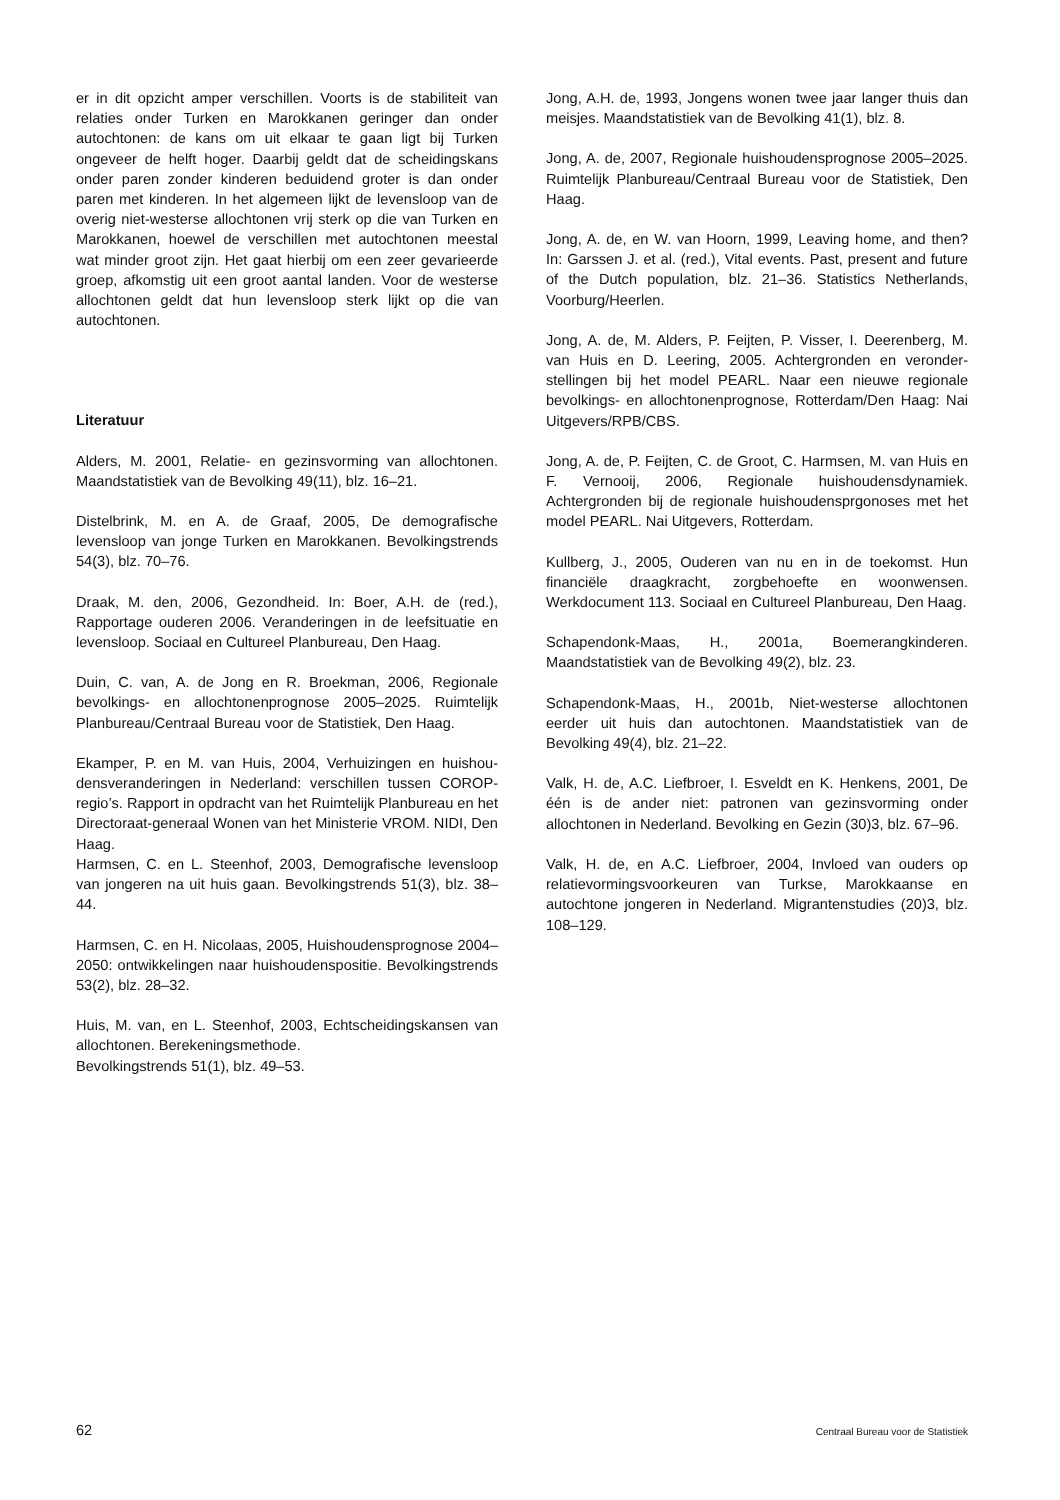er in dit opzicht amper verschillen. Voorts is de stabiliteit van relaties onder Turken en Marokkanen geringer dan onder autochtonen: de kans om uit elkaar te gaan ligt bij Turken ongeveer de helft hoger. Daarbij geldt dat de scheidings­kans onder paren zonder kinderen beduidend groter is dan onder paren met kinderen. In het algemeen lijkt de levens­loop van de overig niet-westerse allochtonen vrij sterk op die van Turken en Marokkanen, hoewel de verschillen met autochtonen meestal wat minder groot zijn. Het gaat hierbij om een zeer gevarieerde groep, afkomstig uit een groot aantal landen. Voor de westerse allochtonen geldt dat hun levensloop sterk lijkt op die van autochtonen.
Literatuur
Alders, M. 2001, Relatie- en gezinsvorming van allochtonen. Maandstatistiek van de Bevolking 49(11), blz. 16–21.
Distelbrink, M. en A. de Graaf, 2005, De demografische levensloop van jonge Turken en Marokkanen. Bevolkingstrends 54(3), blz. 70–76.
Draak, M. den, 2006, Gezondheid. In: Boer, A.H. de (red.), Rapportage ouderen 2006. Veranderingen in de leefsituatie en levensloop. Sociaal en Cultureel Planbureau, Den Haag.
Duin, C. van, A. de Jong en R. Broekman, 2006, Regionale bevolkings- en allochtonenprognose 2005–2025. Ruimtelijk Planbureau/Centraal Bureau voor de Statistiek, Den Haag.
Ekamper, P. en M. van Huis, 2004, Verhuizingen en huishou­densveranderingen in Nederland: verschillen tussen COROP-regio’s. Rapport in opdracht van het Ruimtelijk Planbureau en het Directoraat-generaal Wonen van het Ministerie VROM. NIDI, Den Haag.
Harmsen, C. en L. Steenhof, 2003, Demografische levens­loop van jongeren na uit huis gaan. Bevolkingstrends 51(3), blz. 38–44.
Harmsen, C. en H. Nicolaas, 2005, Huishoudensprognose 2004–2050: ontwikkelingen naar huishoudenspositie. Bevolkingstrends 53(2), blz. 28–32.
Huis, M. van, en L. Steenhof, 2003, Echtscheidingskansen van allochtonen. Berekeningsmethode.
Bevolkingstrends 51(1), blz. 49–53.
Jong, A.H. de, 1993, Jongens wonen twee jaar langer thuis dan meisjes. Maandstatistiek van de Bevolking 41(1), blz. 8.
Jong, A. de, 2007, Regionale huishoudensprognose 2005–2025. Ruimtelijk Planbureau/Centraal Bureau voor de Statistiek, Den Haag.
Jong, A. de, en W. van Hoorn, 1999, Leaving home, and then? In: Garssen J. et al. (red.), Vital events. Past, present and future of the Dutch population, blz. 21–36. Statistics Netherlands, Voorburg/Heerlen.
Jong, A. de, M. Alders, P. Feijten, P. Visser, I. Deerenberg, M. van Huis en D. Leering, 2005. Achtergronden en veronder­stellingen bij het model PEARL. Naar een nieuwe regionale bevolkings- en allochtonenprognose, Rotterdam/Den Haag: Nai Uitgevers/RPB/CBS.
Jong, A. de, P. Feijten, C. de Groot, C. Harmsen, M. van Huis en F. Vernooij, 2006, Regionale huishoudensdynamiek. Achtergronden bij de regionale huishoudensprgonoses met het model PEARL. Nai Uitgevers, Rotterdam.
Kullberg, J., 2005, Ouderen van nu en in de toekomst. Hun financiële draagkracht, zorgbehoefte en woonwensen. Werkdocument 113. Sociaal en Cultureel Planbureau, Den Haag.
Schapendonk-Maas, H., 2001a, Boemerangkinderen. Maandstatistiek van de Bevolking 49(2), blz. 23.
Schapendonk-Maas, H., 2001b, Niet-westerse allochtonen eerder uit huis dan autochtonen. Maandstatistiek van de Bevolking 49(4), blz. 21–22.
Valk, H. de, A.C. Liefbroer, I. Esveldt en K. Henkens, 2001, De één is de ander niet: patronen van gezinsvorming onder allochtonen in Nederland. Bevolking en Gezin (30)3, blz. 67–96.
Valk, H. de, en A.C. Liefbroer, 2004, Invloed van ouders op relatievormingsvoorkeuren van Turkse, Marokkaanse en autochtone jongeren in Nederland. Migrantenstudies (20)3, blz. 108–129.
62 Centraal Bureau voor de Statistiek